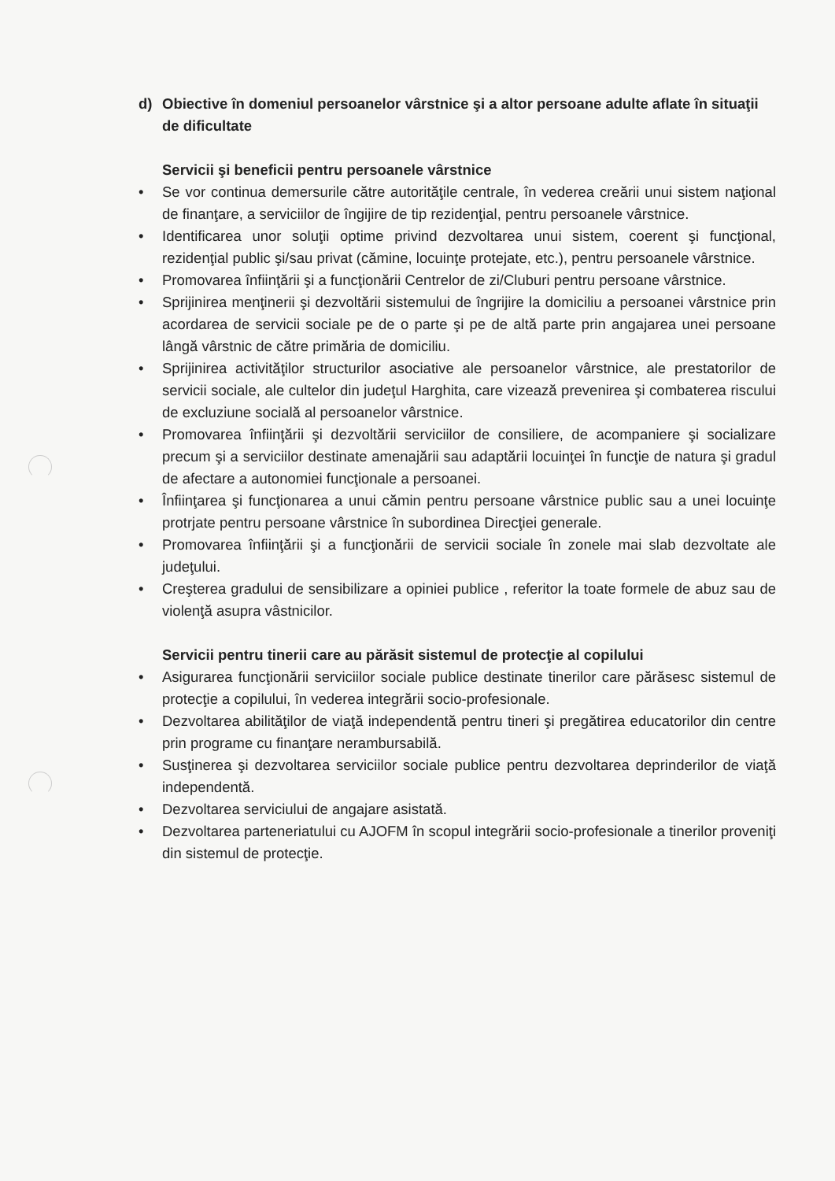d) Obiective în domeniul persoanelor vârstnice şi a altor persoane adulte aflate în situaţii de dificultate
Servicii şi beneficii pentru persoanele vârstnice
• Se vor continua demersurile către autorităţile centrale, în vederea creării unui sistem naţional de finanţare, a serviciilor de îngijire de tip rezidenţial, pentru persoanele vârstnice.
• Identificarea unor soluţii optime privind dezvoltarea unui sistem, coerent şi funcţional, rezidenţial public şi/sau privat (cămine, locuinţe protejate, etc.), pentru persoanele vârstnice.
• Promovarea înfiinţării şi a funcţionării Centrelor de zi/Cluburi pentru persoane vârstnice.
• Sprijinirea menţinerii şi dezvoltării sistemului de îngrijire la domiciliu a persoanei vârstnice prin acordarea de servicii sociale pe de o parte şi pe de altă parte prin angajarea unei persoane lângă vârstnic de către primăria de domiciliu.
• Sprijinirea activităţilor structurilor asociative ale persoanelor vârstnice, ale prestatorilor de servicii sociale, ale cultelor din judeţul Harghita, care vizează prevenirea şi combaterea riscului de excluziune socială al persoanelor vârstnice.
• Promovarea înfiinţării şi dezvoltării serviciilor de consiliere, de acompaniere şi socializare precum şi a serviciilor destinate amenajării sau adaptării locuinţei în funcţie de natura şi gradul de afectare a autonomiei funcţionale a persoanei.
• Înfiinţarea şi funcţionarea a unui cămin pentru persoane vârstnice public sau a unei locuinţe protrjate pentru persoane vârstnice în subordinea Direcţiei generale.
• Promovarea înfiinţării şi a funcţionării de servicii sociale în zonele mai slab dezvoltate ale judeţului.
• Creşterea gradului de sensibilizare a opiniei publice , referitor la toate formele de abuz sau de violenţă asupra vâstnicilor.
Servicii pentru tinerii care au părăsit sistemul de protecţie al copilului
• Asigurarea funcţionării serviciilor sociale publice destinate tinerilor care părăsesc sistemul de protecţie a copilului, în vederea integrării socio-profesionale.
• Dezvoltarea abilităţilor de viaţă independentă pentru tineri şi pregătirea educatorilor din centre prin programe cu finanţare nerambursabilă.
• Susţinerea şi dezvoltarea serviciilor sociale publice pentru dezvoltarea deprinderilor de viaţă independentă.
• Dezvoltarea serviciului de angajare asistată.
• Dezvoltarea parteneriatului cu AJOFM în scopul integrării socio-profesionale a tinerilor proveniţi din sistemul de protecţie.